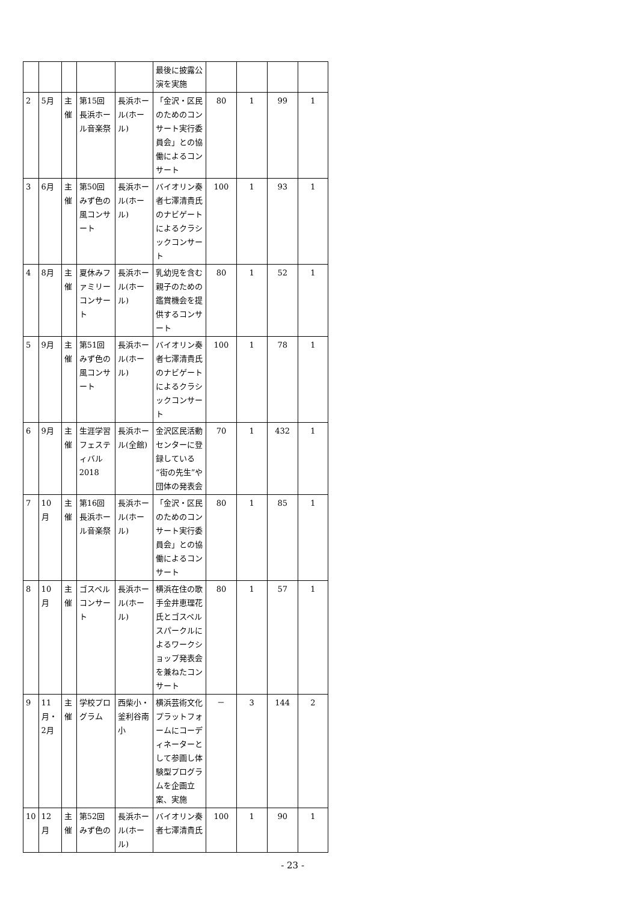| | | | | | 最後に披露公演を実施 | | | | |
| 2 | 5月 | 主催 | 第15回長浜ホール音楽祭 | 長浜ホール(ホール) | 「金沢・区民のためのコンサート実行委員会」との協働によるコンサート | 80 | 1 | 99 | 1 |
| 3 | 6月 | 主催 | 第50回みず色の風コンサート | 長浜ホール(ホール) | バイオリン奏者七澤清貴氏のナビゲートによるクラシックコンサート | 100 | 1 | 93 | 1 |
| 4 | 8月 | 主催 | 夏休みファミリーコンサート | 長浜ホール(ホール) | 乳幼児を含む親子のための鑑賞機会を提供するコンサート | 80 | 1 | 52 | 1 |
| 5 | 9月 | 主催 | 第51回みず色の風コンサート | 長浜ホール(ホール) | バイオリン奏者七澤清貴氏のナビゲートによるクラシックコンサート | 100 | 1 | 78 | 1 |
| 6 | 9月 | 主催 | 生涯学習フェスティバル2018 | 長浜ホール(全館) | 金沢区民活動センターに登録している“街の先生”や団体の発表会 | 70 | 1 | 432 | 1 |
| 7 | 10月 | 主催 | 第16回長浜ホール音楽祭 | 長浜ホール(ホール) | 「金沢・区民のためのコンサート実行委員会」との協働によるコンサート | 80 | 1 | 85 | 1 |
| 8 | 10月 | 主催 | ゴスペルコンサート | 長浜ホール(ホール) | 横浜在住の歌手金井恵理花氏とゴスペルスパークルによるワークショップ発表会を兼ねたコンサート | 80 | 1 | 57 | 1 |
| 9 | 11月・2月 | 主催 | 学校プログラム | 西柴小・釜利谷南小 | 横浜芸術文化プラットフォームにコーディネーターとして参画し体験型プログラムを企画立案、実施 | － | 3 | 144 | 2 |
| 10 | 12月 | 主催 | 第52回みず色の | 長浜ホール(ホール) | バイオリン奏者七澤清貴氏 | 100 | 1 | 90 | 1 |
- 23 -